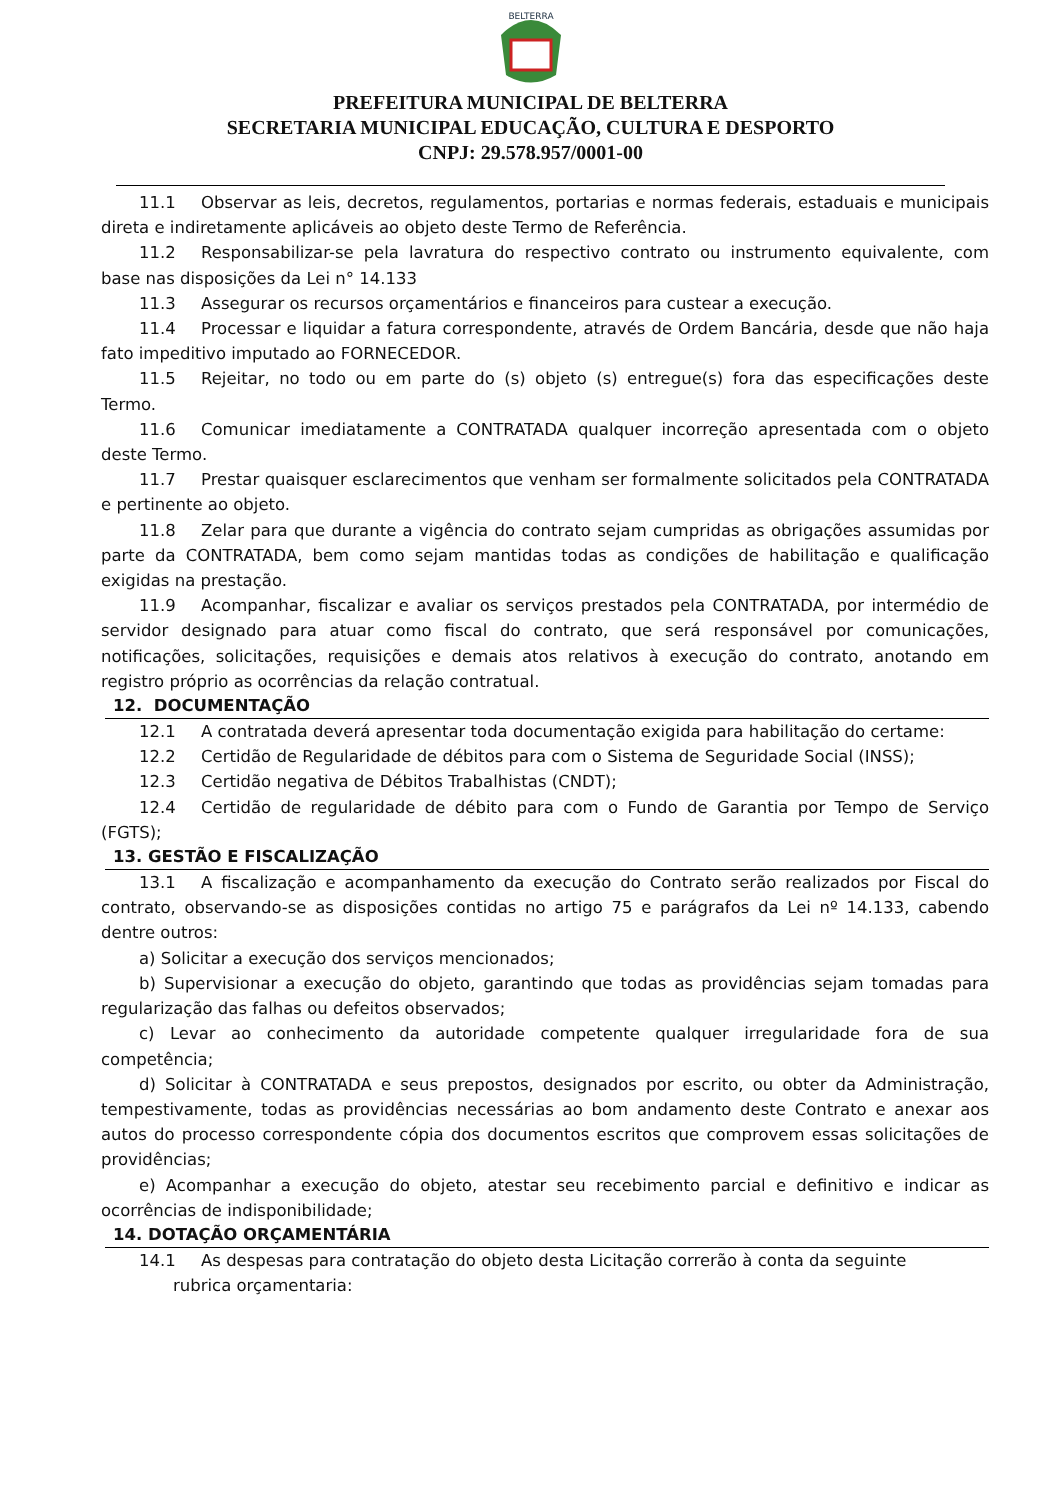BELTERRA
PREFEITURA MUNICIPAL DE BELTERRA
SECRETARIA MUNICIPAL EDUCAÇÃO, CULTURA E DESPORTO
CNPJ: 29.578.957/0001-00
11.1 Observar as leis, decretos, regulamentos, portarias e normas federais, estaduais e municipais direta e indiretamente aplicáveis ao objeto deste Termo de Referência.
11.2 Responsabilizar-se pela lavratura do respectivo contrato ou instrumento equivalente, com base nas disposições da Lei n° 14.133
11.3 Assegurar os recursos orçamentários e financeiros para custear a execução.
11.4 Processar e liquidar a fatura correspondente, através de Ordem Bancária, desde que não haja fato impeditivo imputado ao FORNECEDOR.
11.5 Rejeitar, no todo ou em parte do (s) objeto (s) entregue(s) fora das especificações deste Termo.
11.6 Comunicar imediatamente a CONTRATADA qualquer incorreção apresentada com o objeto deste Termo.
11.7 Prestar quaisquer esclarecimentos que venham ser formalmente solicitados pela CONTRATADA e pertinente ao objeto.
11.8 Zelar para que durante a vigência do contrato sejam cumpridas as obrigações assumidas por parte da CONTRATADA, bem como sejam mantidas todas as condições de habilitação e qualificação exigidas na prestação.
11.9 Acompanhar, fiscalizar e avaliar os serviços prestados pela CONTRATADA, por intermédio de servidor designado para atuar como fiscal do contrato, que será responsável por comunicações, notificações, solicitações, requisições e demais atos relativos à execução do contrato, anotando em registro próprio as ocorrências da relação contratual.
12. DOCUMENTAÇÃO
12.1 A contratada deverá apresentar toda documentação exigida para habilitação do certame:
12.2 Certidão de Regularidade de débitos para com o Sistema de Seguridade Social (INSS);
12.3 Certidão negativa de Débitos Trabalhistas (CNDT);
12.4 Certidão de regularidade de débito para com o Fundo de Garantia por Tempo de Serviço (FGTS);
13. GESTÃO E FISCALIZAÇÃO
13.1 A fiscalização e acompanhamento da execução do Contrato serão realizados por Fiscal do contrato, observando-se as disposições contidas no artigo 75 e parágrafos da Lei nº 14.133, cabendo dentre outros:
a) Solicitar a execução dos serviços mencionados;
b) Supervisionar a execução do objeto, garantindo que todas as providências sejam tomadas para regularização das falhas ou defeitos observados;
c) Levar ao conhecimento da autoridade competente qualquer irregularidade fora de sua competência;
d) Solicitar à CONTRATADA e seus prepostos, designados por escrito, ou obter da Administração, tempestivamente, todas as providências necessárias ao bom andamento deste Contrato e anexar aos autos do processo correspondente cópia dos documentos escritos que comprovem essas solicitações de providências;
e) Acompanhar a execução do objeto, atestar seu recebimento parcial e definitivo e indicar as ocorrências de indisponibilidade;
14. DOTAÇÃO ORÇAMENTÁRIA
14.1 As despesas para contratação do objeto desta Licitação correrão à conta da seguinte
rubrica orçamentaria: